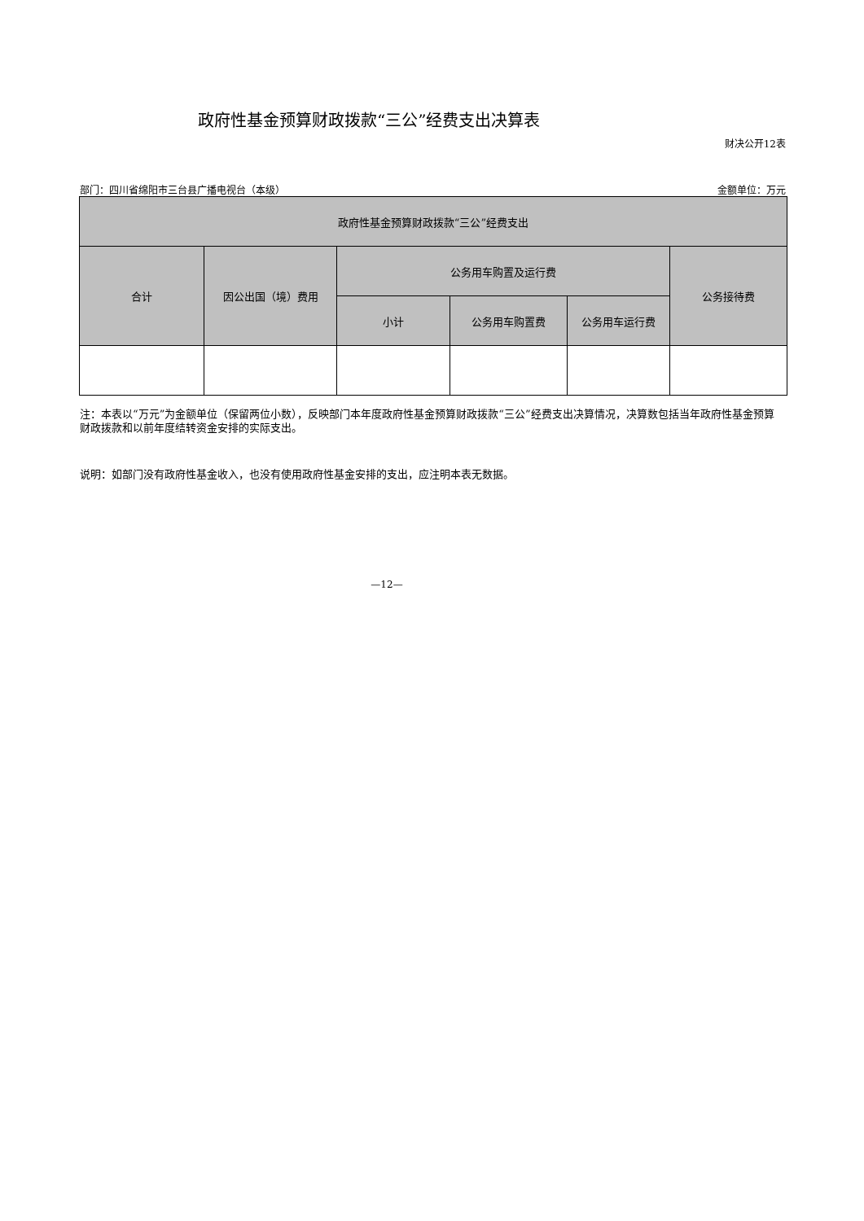政府性基金预算财政拨款“三公”经费支出决算表
财决公开12表
部门：四川省绵阳市三台县广播电视台（本级） 金额单位：万元
| 政府性基金预算财政拨款“三公”经费支出 | | | | | |
| --- | --- | --- | --- | --- | --- |
| 合计 | 因公出国（境）费用 | 公务用车购置及运行费 | | | 公务接待费 |
| | | 小计 | 公务用车购置费 | 公务用车运行费 | |
注：本表以“万元”为金额单位（保留两位小数），反映部门本年度政府性基金预算财政拨款“三公”经费支出决算情况，决算数包括当年政府性基金预算财政拨款和以前年度结转资金安排的实际支出。
说明：如部门没有政府性基金收入，也没有使用政府性基金安排的支出，应注明本表无数据。
—12—